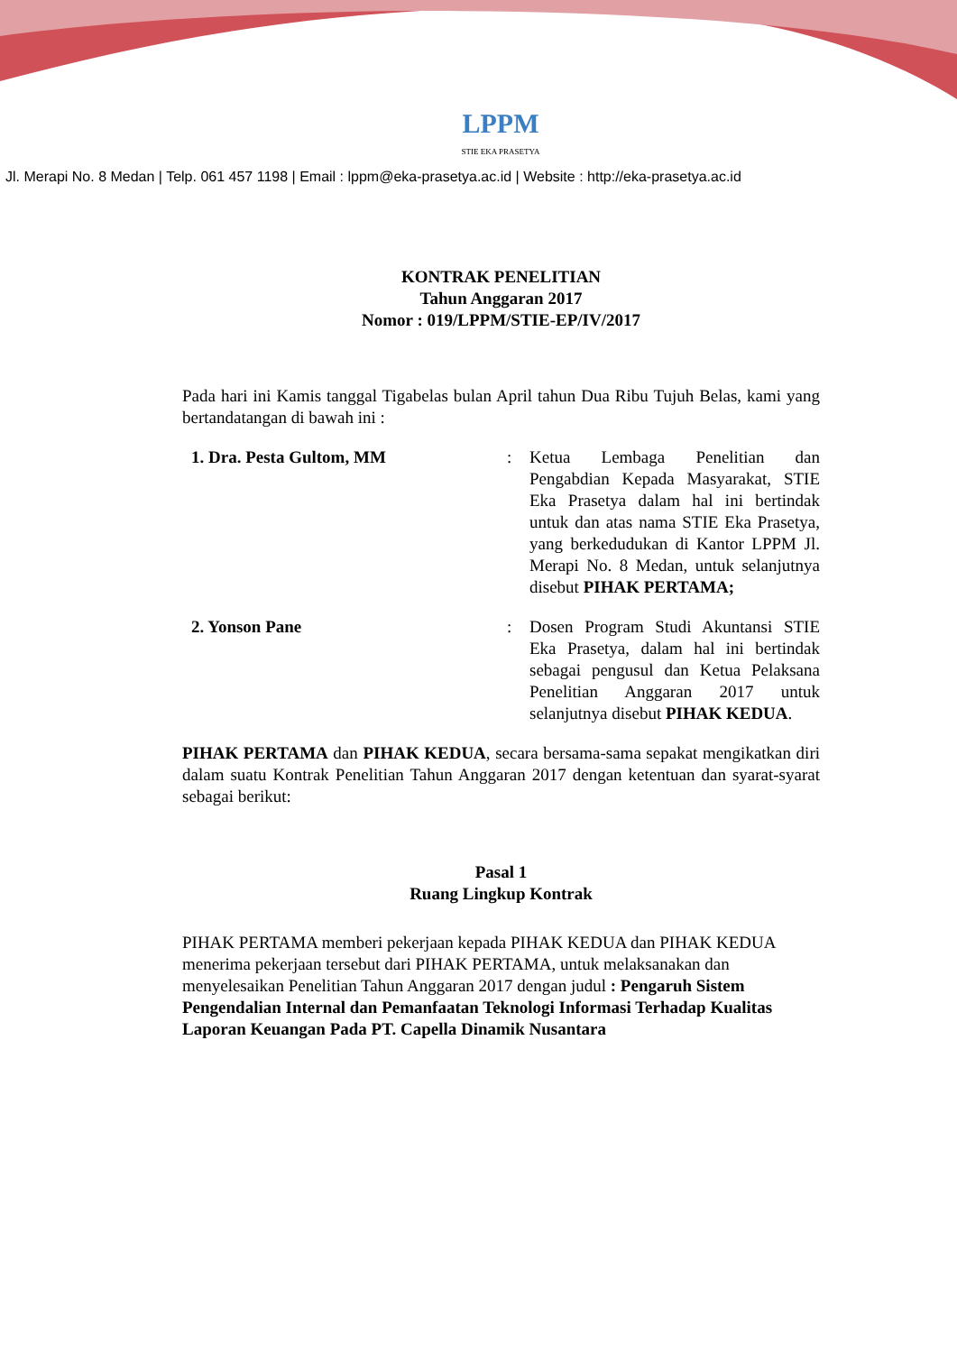LPPM
STIE EKA PRASETYA
Jl. Merapi No. 8 Medan | Telp. 061 457 1198 | Email : lppm@eka-prasetya.ac.id | Website : http://eka-prasetya.ac.id
KONTRAK PENELITIAN
Tahun Anggaran 2017
Nomor : 019/LPPM/STIE-EP/IV/2017
Pada hari ini Kamis tanggal Tigabelas bulan April tahun Dua Ribu Tujuh Belas, kami yang bertandatangan di bawah ini :
1. Dra. Pesta Gultom, MM : Ketua Lembaga Penelitian dan Pengabdian Kepada Masyarakat, STIE Eka Prasetya dalam hal ini bertindak untuk dan atas nama STIE Eka Prasetya, yang berkedudukan di Kantor LPPM Jl. Merapi No. 8 Medan, untuk selanjutnya disebut PIHAK PERTAMA;
2. Yonson Pane : Dosen Program Studi Akuntansi STIE Eka Prasetya, dalam hal ini bertindak sebagai pengusul dan Ketua Pelaksana Penelitian Anggaran 2017 untuk selanjutnya disebut PIHAK KEDUA.
PIHAK PERTAMA dan PIHAK KEDUA, secara bersama-sama sepakat mengikatkan diri dalam suatu Kontrak Penelitian Tahun Anggaran 2017 dengan ketentuan dan syarat-syarat sebagai berikut:
Pasal 1
Ruang Lingkup Kontrak
PIHAK PERTAMA memberi pekerjaan kepada PIHAK KEDUA dan PIHAK KEDUA menerima pekerjaan tersebut dari PIHAK PERTAMA, untuk melaksanakan dan menyelesaikan Penelitian Tahun Anggaran 2017 dengan judul : Pengaruh Sistem Pengendalian Internal dan Pemanfaatan Teknologi Informasi Terhadap Kualitas Laporan Keuangan Pada PT. Capella Dinamik Nusantara